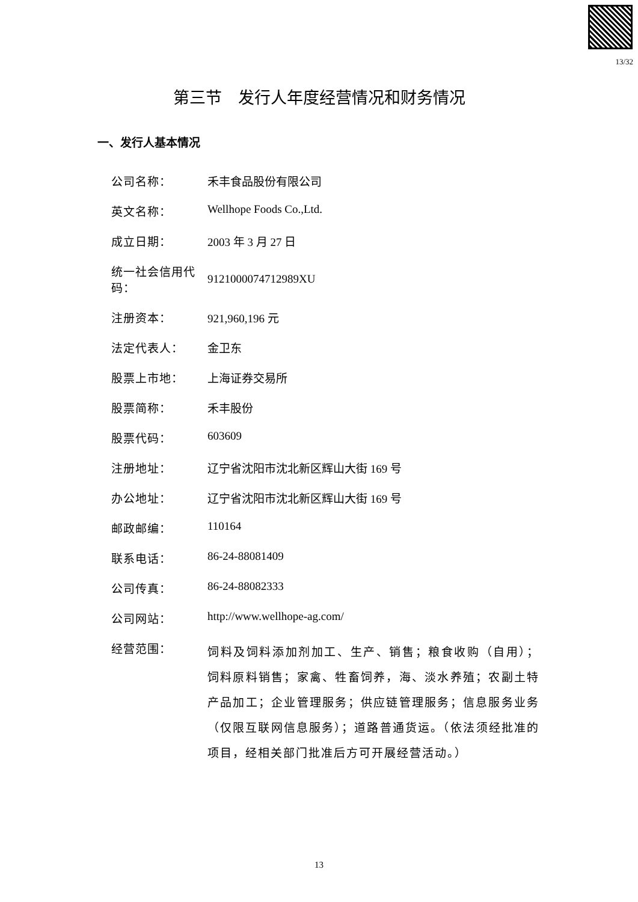13/32
第三节　发行人年度经营情况和财务情况
一、发行人基本情况
| 公司名称： | 禾丰食品股份有限公司 |
| 英文名称： | Wellhope Foods Co.,Ltd. |
| 成立日期： | 2003 年 3 月 27 日 |
| 统一社会信用代码： | 9121000074712989XU |
| 注册资本： | 921,960,196 元 |
| 法定代表人： | 金卫东 |
| 股票上市地： | 上海证券交易所 |
| 股票简称： | 禾丰股份 |
| 股票代码： | 603609 |
| 注册地址： | 辽宁省沈阳市沈北新区辉山大街 169 号 |
| 办公地址： | 辽宁省沈阳市沈北新区辉山大街 169 号 |
| 邮政邮编： | 110164 |
| 联系电话： | 86-24-88081409 |
| 公司传真： | 86-24-88082333 |
| 公司网站： | http://www.wellhope-ag.com/ |
| 经营范围： | 饲料及饲料添加剂加工、生产、销售；粮食收购（自用）；饲料原料销售；家禽、牲畜饲养，海、淡水养殖；农副土特产品加工；企业管理服务；供应链管理服务；信息服务业务（仅限互联网信息服务）；道路普通货运。（依法须经批准的项目，经相关部门批准后方可开展经营活动。） |
13